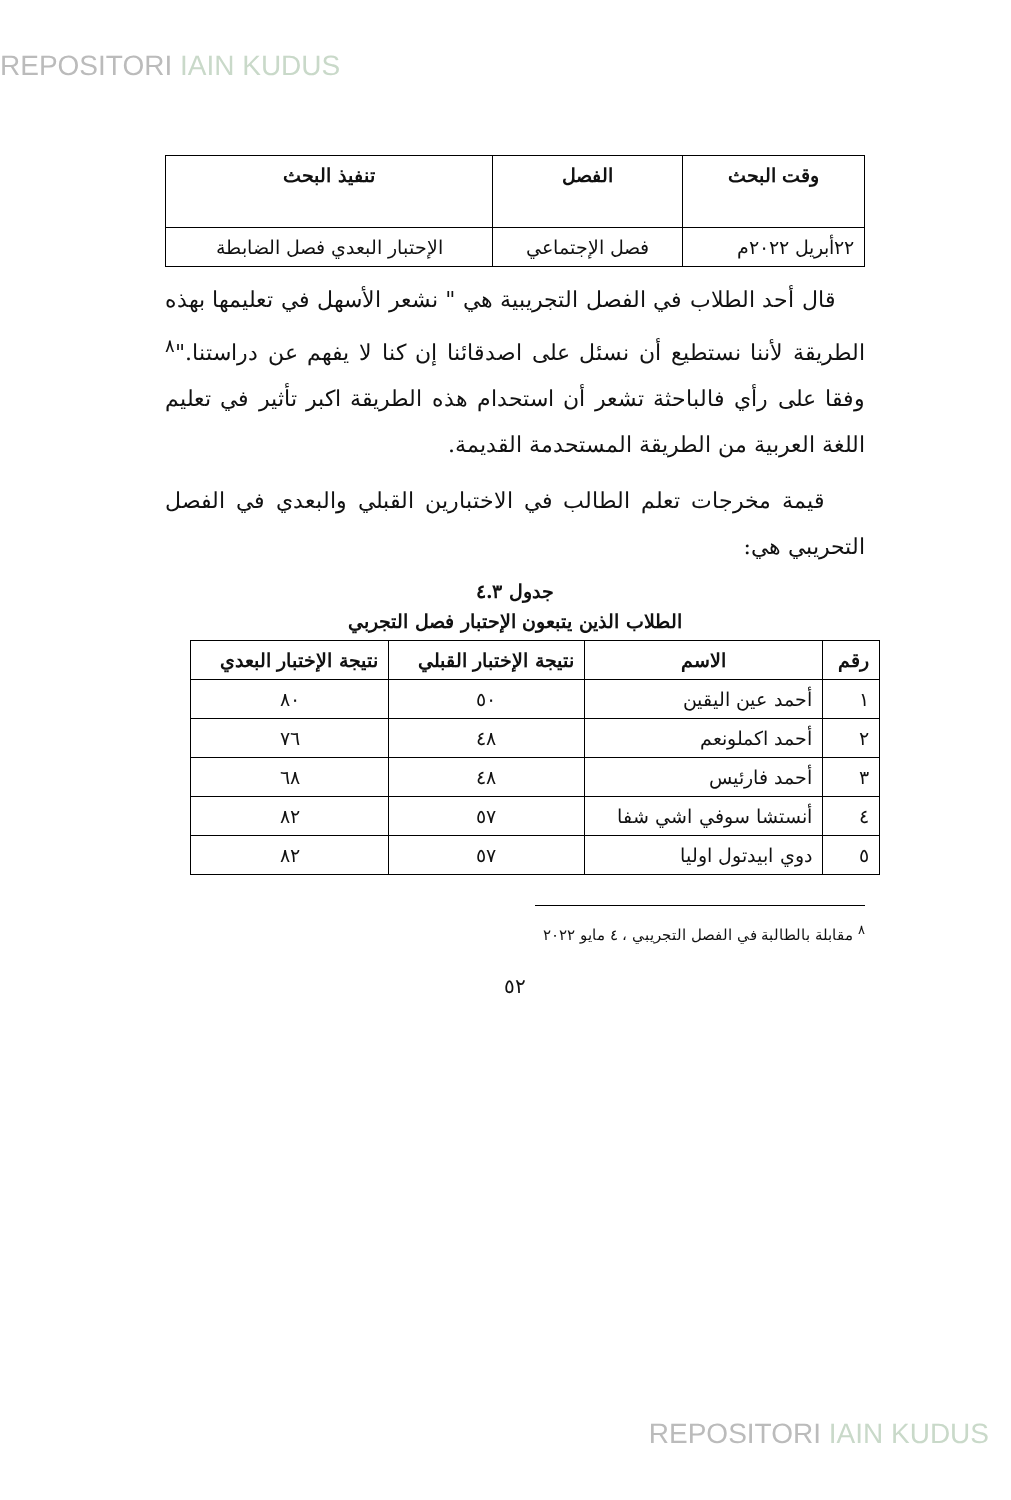REPOSITORI IAIN KUDUS
| وقت البحث | الفصل | تنفيذ البحث |
| --- | --- | --- |
| ٢٢أبريل ٢٠٢٢م | فصل الإجتماعي | الإحتبار البعدي فصل الضابطة |
قال أحد الطلاب في الفصل التجريبية هي " نشعر الأسهل في تعليمها بهذه الطريقة لأننا نستطيع أن نسئل على اصدقائنا إن كنا لا يفهم عن دراستنا."<sup>٨</sup> وفقا على رأي فالباحثة تشعر أن استحدام هذه الطريقة اكبر تأثير في تعليم اللغة العربية من الطريقة المستحدمة القديمة.
قيمة مخرجات تعلم الطالب في الاختبارين القبلي والبعدي في الفصل التحريبي هي:
جدول ٤.٣
الطلاب الذين يتبعون الإحتبار فصل التجربي
| رقم | الاسم | نتيجة الإختبار القبلي | نتيجة الإختبار البعدي |
| --- | --- | --- | --- |
| ١ | أحمد عين اليقين | ٥٠ | ٨٠ |
| ٢ | أحمد اكملونعم | ٤٨ | ٧٦ |
| ٣ | أحمد فارئيس | ٤٨ | ٦٨ |
| ٤ | أنستشا سوفي اشي شفا | ٥٧ | ٨٢ |
| ٥ | دوي ابيدتول اوليا | ٥٧ | ٨٢ |
<sup>٨</sup> مقابلة بالطالبة في الفصل التجريبي ، ٤ مايو ٢٠٢٢
٥٢
REPOSITORI IAIN KUDUS